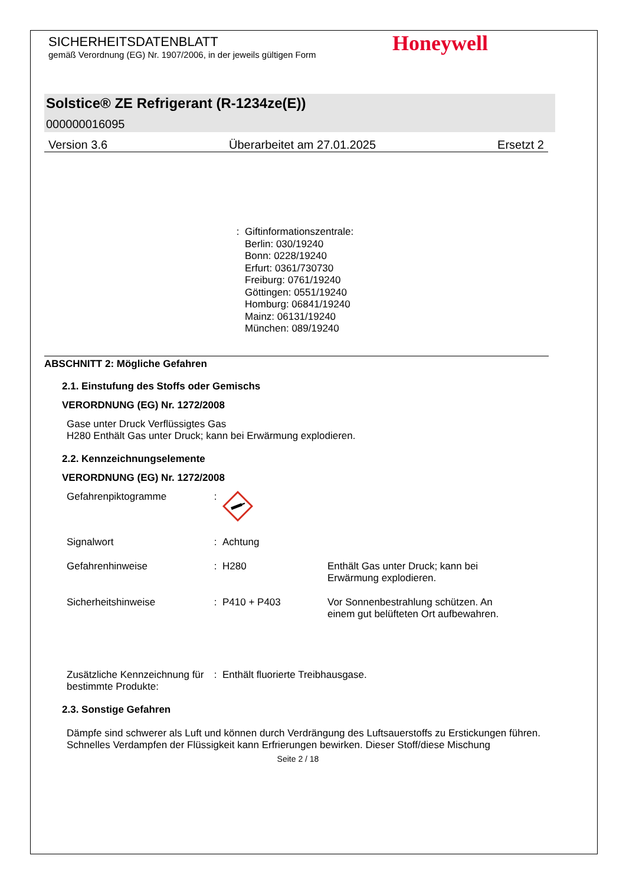Honeywell
SICHERHEITSDATENBLATT
gemäß Verordnung (EG) Nr. 1907/2006, in der jeweils gültigen Form
Solstice® ZE Refrigerant (R-1234ze(E))
000000016095
Version 3.6 Überarbeitet am 27.01.2025 Ersetzt 2
: Giftinformationszentrale:
Berlin: 030/19240
Bonn: 0228/19240
Erfurt: 0361/730730
Freiburg: 0761/19240
Göttingen: 0551/19240
Homburg: 06841/19240
Mainz: 06131/19240
München: 089/19240
ABSCHNITT 2: Mögliche Gefahren
2.1. Einstufung des Stoffs oder Gemischs
VERORDNUNG (EG) Nr. 1272/2008
Gase unter Druck Verflüssigtes Gas
H280 Enthält Gas unter Druck; kann bei Erwärmung explodieren.
2.2. Kennzeichnungselemente
VERORDNUNG (EG) Nr. 1272/2008
Gefahrenpiktogramme :
Signalwort : Achtung
Gefahrenhinweise : H280 Enthält Gas unter Druck; kann bei
Erwärmung explodieren.
Sicherheitshinweise : P410 + P403 Vor Sonnenbestrahlung schützen. An
einem gut belüfteten Ort aufbewahren.
Zusätzliche Kennzeichnung für bestimmte Produkte:
: Enthält fluorierte Treibhausgase.
2.3. Sonstige Gefahren
Dämpfe sind schwerer als Luft und können durch Verdrängung des Luftsauerstoffs zu Erstickungen führen. Schnelles Verdampfen der Flüssigkeit kann Erfrierungen bewirken. Dieser Stoff/diese Mischung
Seite 2 / 18